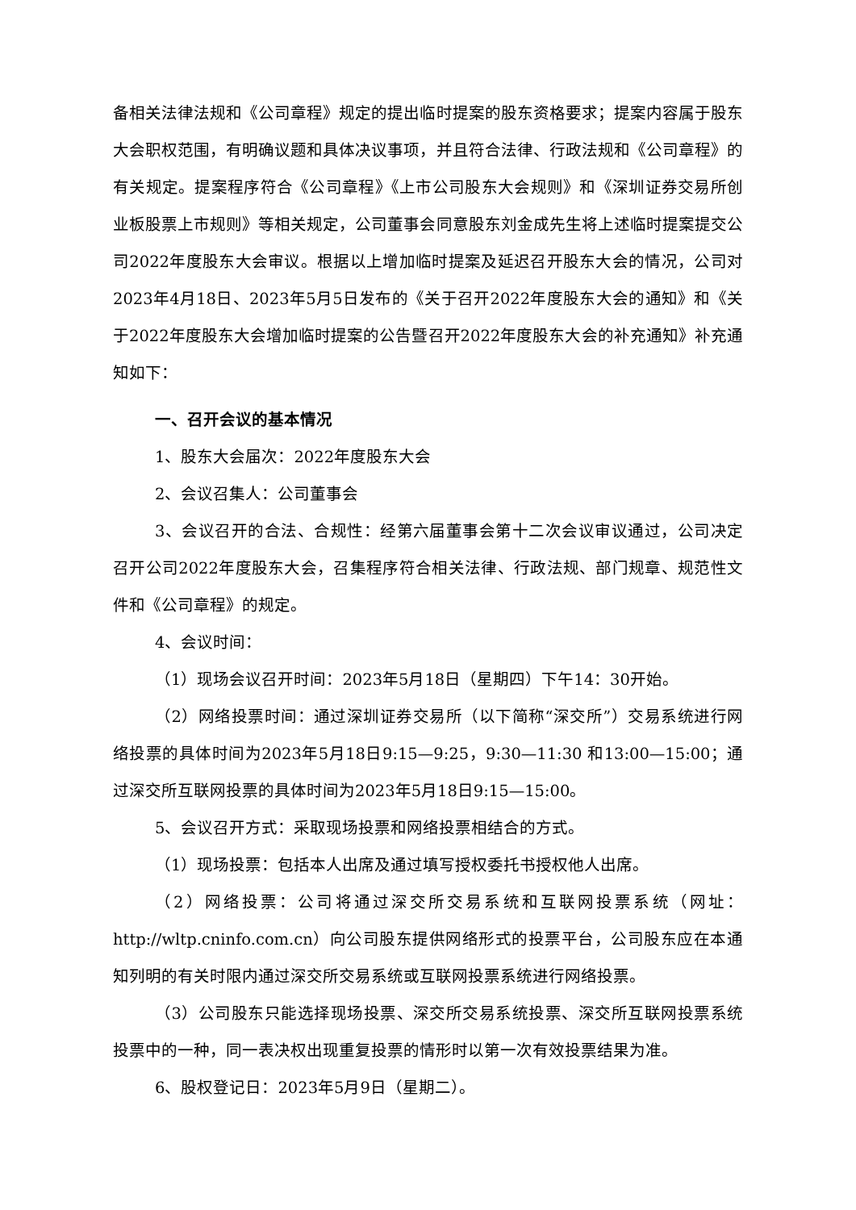备相关法律法规和《公司章程》规定的提出临时提案的股东资格要求；提案内容属于股东大会职权范围，有明确议题和具体决议事项，并且符合法律、行政法规和《公司章程》的有关规定。提案程序符合《公司章程》《上市公司股东大会规则》和《深圳证券交易所创业板股票上市规则》等相关规定，公司董事会同意股东刘金成先生将上述临时提案提交公司2022年度股东大会审议。根据以上增加临时提案及延迟召开股东大会的情况，公司对2023年4月18日、2023年5月5日发布的《关于召开2022年度股东大会的通知》和《关于2022年度股东大会增加临时提案的公告暨召开2022年度股东大会的补充通知》补充通知如下：
一、召开会议的基本情况
1、股东大会届次：2022年度股东大会
2、会议召集人：公司董事会
3、会议召开的合法、合规性：经第六届董事会第十二次会议审议通过，公司决定召开公司2022年度股东大会，召集程序符合相关法律、行政法规、部门规章、规范性文件和《公司章程》的规定。
4、会议时间：
（1）现场会议召开时间：2023年5月18日（星期四）下午14：30开始。
（2）网络投票时间：通过深圳证券交易所（以下简称“深交所”）交易系统进行网络投票的具体时间为2023年5月18日9:15—9:25，9:30—11:30 和13:00—15:00；通过深交所互联网投票的具体时间为2023年5月18日9:15—15:00。
5、会议召开方式：采取现场投票和网络投票相结合的方式。
（1）现场投票：包括本人出席及通过填写授权委托书授权他人出席。
（2）网络投票：公司将通过深交所交易系统和互联网投票系统（网址：http://wltp.cninfo.com.cn）向公司股东提供网络形式的投票平台，公司股东应在本通知列明的有关时限内通过深交所交易系统或互联网投票系统进行网络投票。
（3）公司股东只能选择现场投票、深交所交易系统投票、深交所互联网投票系统投票中的一种，同一表决权出现重复投票的情形时以第一次有效投票结果为准。
6、股权登记日：2023年5月9日（星期二）。